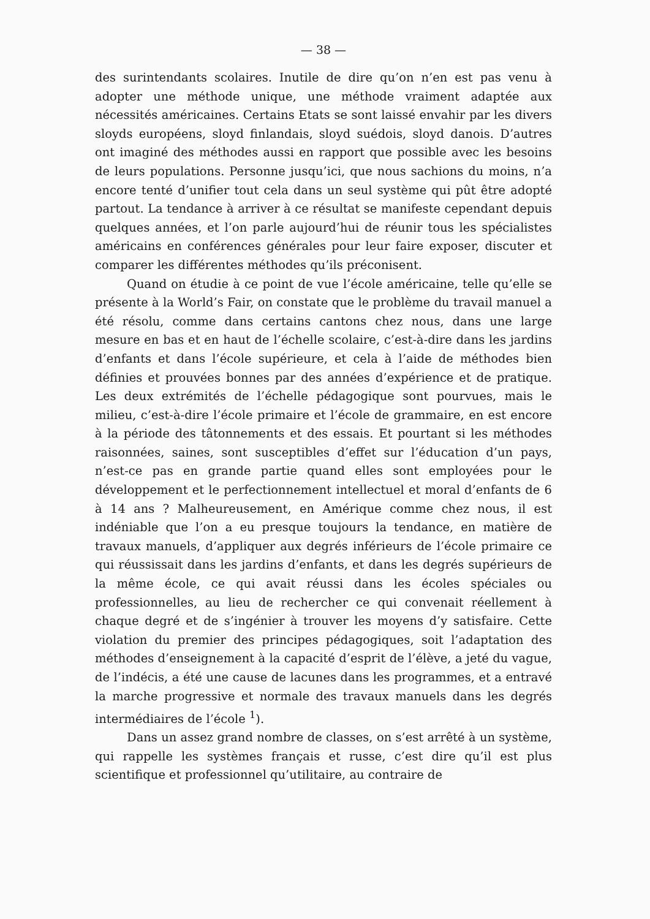— 38 —
des surintendants scolaires. Inutile de dire qu’on n’en est pas venu à adopter une méthode unique, une méthode vraiment adaptée aux nécessités américaines. Certains Etats se sont laissé envahir par les divers sloyds européens, sloyd finlandais, sloyd suédois, sloyd danois. D’autres ont imaginé des méthodes aussi en rapport que possible avec les besoins de leurs populations. Personne jusqu’ici, que nous sachions du moins, n’a encore tenté d’unifier tout cela dans un seul système qui pût être adopté partout. La tendance à arriver à ce résultat se manifeste cependant depuis quelques années, et l’on parle aujourd’hui de réunir tous les spécialistes américains en conférences générales pour leur faire exposer, discuter et comparer les différentes méthodes qu’ils préconisent.
Quand on étudie à ce point de vue l’école américaine, telle qu’elle se présente à la World’s Fair, on constate que le problème du travail manuel a été résolu, comme dans certains cantons chez nous, dans une large mesure en bas et en haut de l’échelle scolaire, c’est-à-dire dans les jardins d’enfants et dans l’école supérieure, et cela à l’aide de méthodes bien définies et prouvées bonnes par des années d’expérience et de pratique. Les deux extrémités de l’échelle pédagogique sont pourvues, mais le milieu, c’est-à-dire l’école primaire et l’école de grammaire, en est encore à la période des tâtonnements et des essais. Et pourtant si les méthodes raisonnées, saines, sont susceptibles d’effet sur l’éducation d’un pays, n’est-ce pas en grande partie quand elles sont employées pour le développement et le perfectionnement intellectuel et moral d’enfants de 6 à 14 ans ? Malheureusement, en Amérique comme chez nous, il est indéniable que l’on a eu presque toujours la tendance, en matière de travaux manuels, d’appliquer aux degrés inférieurs de l’école primaire ce qui réussissait dans les jardins d’enfants, et dans les degrés supérieurs de la même école, ce qui avait réussi dans les écoles spéciales ou professionnelles, au lieu de rechercher ce qui convenait réellement à chaque degré et de s’ingénier à trouver les moyens d’y satisfaire. Cette violation du premier des principes pédagogiques, soit l’adaptation des méthodes d’enseignement à la capacité d’esprit de l’élève, a jeté du vague, de l’indécis, a été une cause de lacunes dans les programmes, et a entravé la marche progressive et normale des travaux manuels dans les degrés intermédiaires de l’école <sup>1</sup>).
Dans un assez grand nombre de classes, on s’est arrêté à un système, qui rappelle les systèmes français et russe, c’est dire qu’il est plus scientifique et professionnel qu’utilitaire, au contraire de